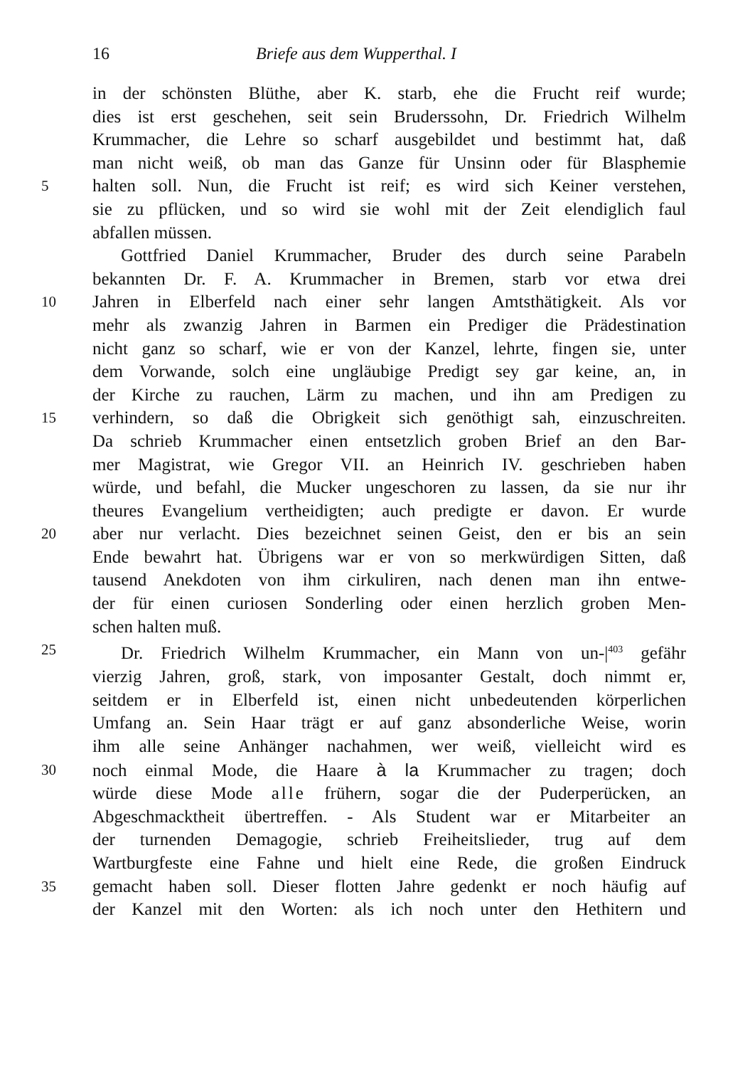16 Briefe aus dem Wupperthal. I
in der schönsten Blüthe, aber K. starb, ehe die Frucht reif wurde;
dies ist erst geschehen, seit sein Bruderssohn, Dr. Friedrich Wilhelm
Krummacher, die Lehre so scharf ausgebildet und bestimmt hat, daß
man nicht weiß, ob man das Ganze für Unsinn oder für Blasphemie
5 halten soll. Nun, die Frucht ist reif; es wird sich Keiner verstehen,
sie zu pflücken, und so wird sie wohl mit der Zeit elendiglich faul
abfallen müssen.
Gottfried Daniel Krummacher, Bruder des durch seine Parabeln
bekannten Dr. F. A. Krummacher in Bremen, starb vor etwa drei
10 Jahren in Elberfeld nach einer sehr langen Amtsthätigkeit. Als vor
mehr als zwanzig Jahren in Barmen ein Prediger die Prädestination
nicht ganz so scharf, wie er von der Kanzel, lehrte, fingen sie, unter
dem Vorwande, solch eine ungläubige Predigt sey gar keine, an, in
der Kirche zu rauchen, Lärm zu machen, und ihn am Predigen zu
15 verhindern, so daß die Obrigkeit sich genöthigt sah, einzuschreiten.
Da schrieb Krummacher einen entsetzlich groben Brief an den Bar-
mer Magistrat, wie Gregor VII. an Heinrich IV. geschrieben haben
würde, und befahl, die Mucker ungeschoren zu lassen, da sie nur ihr
theures Evangelium vertheidigten; auch predigte er davon. Er wurde
20 aber nur verlacht. Dies bezeichnet seinen Geist, den er bis an sein
Ende bewahrt hat. Übrigens war er von so merkwürdigen Sitten, daß
tausend Anekdoten von ihm cirkuliren, nach denen man ihn entwe-
der für einen curiosen Sonderling oder einen herzlich groben Men-
schen halten muß.
25 Dr. Friedrich Wilhelm Krummacher, ein Mann von un-|<sup>403</sup> gefähr
vierzig Jahren, groß, stark, von imposanter Gestalt, doch nimmt er,
seitdem er in Elberfeld ist, einen nicht unbedeutenden körperlichen
Umfang an. Sein Haar trägt er auf ganz absonderliche Weise, worin
ihm alle seine Anhänger nachahmen, wer weiß, vielleicht wird es
30 noch einmal Mode, die Haare à la Krummacher zu tragen; doch
würde diese Mode alle frühern, sogar die der Puderperücken, an
Abgeschmacktheit übertreffen. - Als Student war er Mitarbeiter an
der turnenden Demagogie, schrieb Freiheitslieder, trug auf dem
Wartburgfeste eine Fahne und hielt eine Rede, die großen Eindruck
35 gemacht haben soll. Dieser flotten Jahre gedenkt er noch häufig auf
der Kanzel mit den Worten: als ich noch unter den Hethitern und